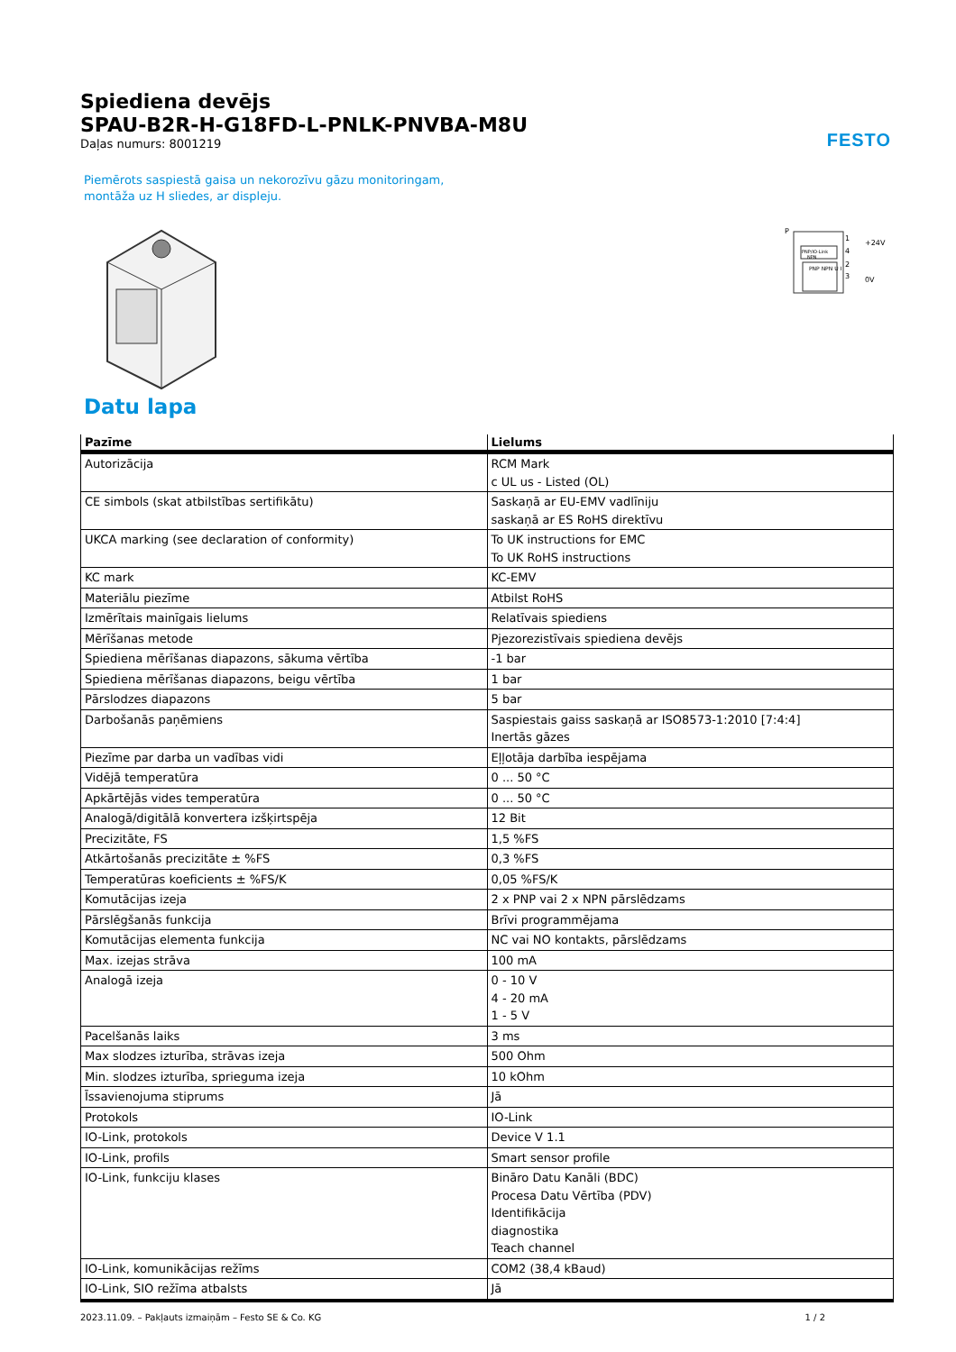FESTO
Spiediena devējs
SPAU-B2R-H-G18FD-L-PNLK-PNVBA-M8U
Daļas numurs: 8001219
Piemērots saspiestā gaisa un nekorozīvu gāzu monitoringam, montāža uz H sliedes, ar displeju.
P
PNP/IO-Link
NPN
PNP NPN U I
1
4
2
3
+24V
0V
Datu lapa
| Pazīme | Lielums |
| --- | --- |
| Autorizācija | RCM Mark c UL us - Listed (OL) |
| CE simbols (skat atbilstības sertifikātu) | Saskaņā ar EU-EMV vadlīniju saskaņā ar ES RoHS direktīvu |
| UKCA marking (see declaration of conformity) | To UK instructions for EMC To UK RoHS instructions |
| KC mark | KC-EMV |
| Materiālu piezīme | Atbilst RoHS |
| Izmērītais mainīgais lielums | Relatīvais spiediens |
| Mērīšanas metode | Pjezorezistīvais spiediena devējs |
| Spiediena mērīšanas diapazons, sākuma vērtība | -1 bar |
| Spiediena mērīšanas diapazons, beigu vērtība | 1 bar |
| Pārslodzes diapazons | 5 bar |
| Darbošanās paņēmiens | Saspiestais gaiss saskaņā ar ISO8573-1:2010 [7:4:4] Inertās gāzes |
| Piezīme par darba un vadības vidi | Eļļotāja darbība iespējama |
| Vidējā temperatūra | 0 ... 50 °C |
| Apkārtējās vides temperatūra | 0 ... 50 °C |
| Analogā/digitālā konvertera izšķirtspēja | 12 Bit |
| Precizitāte, FS | 1,5 %FS |
| Atkārtošanās precizitāte ± %FS | 0,3 %FS |
| Temperatūras koeficients ± %FS/K | 0,05 %FS/K |
| Komutācijas izeja | 2 x PNP vai 2 x NPN pārslēdzams |
| Pārslēgšanās funkcija | Brīvi programmējama |
| Komutācijas elementa funkcija | NC vai NO kontakts, pārslēdzams |
| Max. izejas strāva | 100 mA |
| Analogā izeja | 0 - 10 V 4 - 20 mA 1 - 5 V |
| Pacelšanās laiks | 3 ms |
| Max slodzes izturība, strāvas izeja | 500 Ohm |
| Min. slodzes izturība, sprieguma izeja | 10 kOhm |
| Īssavienojuma stiprums | Jā |
| Protokols | IO-Link |
| IO-Link, protokols | Device V 1.1 |
| IO-Link, profils | Smart sensor profile |
| IO-Link, funkciju klases | Bināro Datu Kanāli (BDC) Procesa Datu Vērtība (PDV) Identifikācija diagnostika Teach channel |
| IO-Link, komunikācijas režīms | COM2 (38,4 kBaud) |
| IO-Link, SIO režīma atbalsts | Jā |
2023.11.09. – Pakļauts izmaiņām – Festo SE & Co. KG 1 / 2